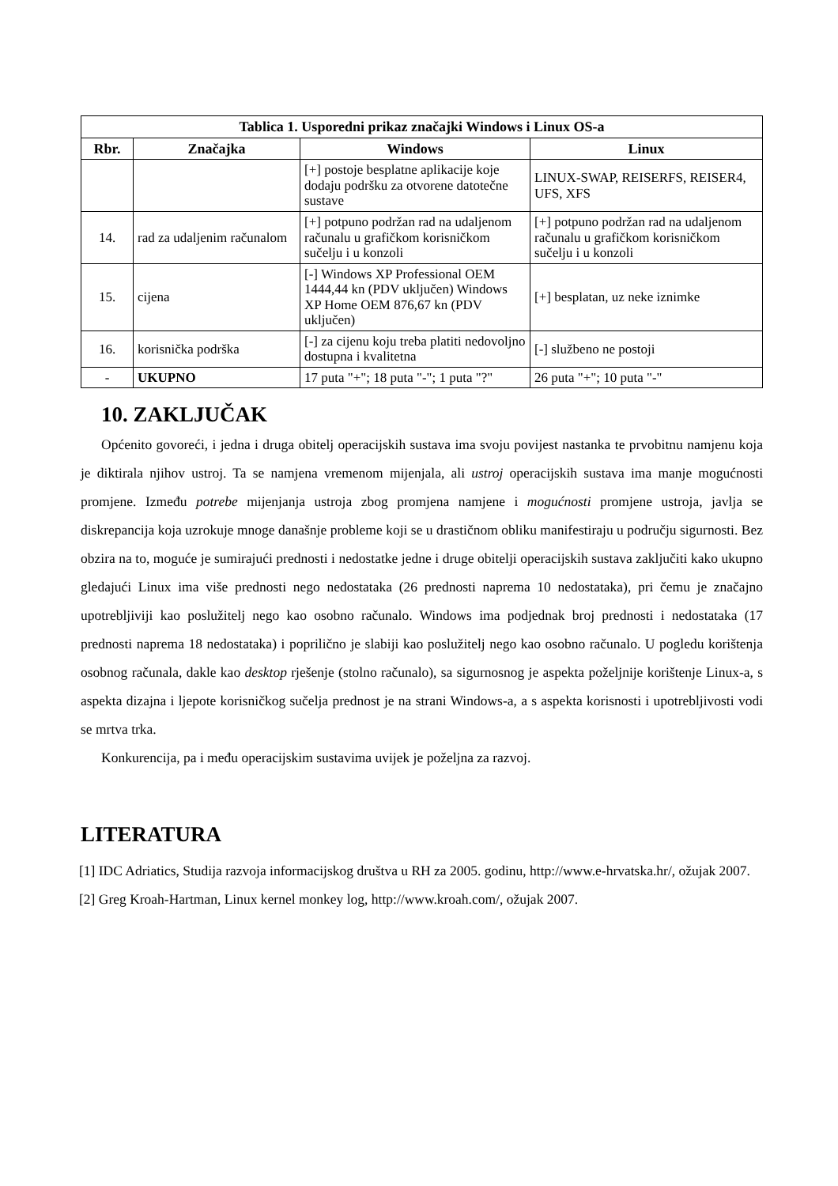| Tablica 1. Usporedni prikaz značajki Windows i Linux OS-a | | | |
| --- | --- | --- | --- |
| Rbr. | Značajka | Windows | Linux |
| | | [+] postoje besplatne aplikacije koje dodaju podršku za otvorene datotečne sustave | LINUX-SWAP, REISERFS, REISER4, UFS, XFS |
| 14. | rad za udaljenim računalom | [+] potpuno podržan rad na udaljenom računalu u grafičkom korisničkom sučelju i u konzoli | [+] potpuno podržan rad na udaljenom računalu u grafičkom korisničkom sučelju i u konzoli |
| 15. | cijena | [-] Windows XP Professional OEM 1444,44 kn (PDV uključen) Windows XP Home OEM 876,67 kn (PDV uključen) | [+] besplatan, uz neke iznimke |
| 16. | korisnička podrška | [-] za cijenu koju treba platiti nedovoljno dostupna i kvalitetna | [-] službeno ne postoji |
| - | UKUPNO | 17 puta "+"; 18 puta "-"; 1 puta "?" | 26 puta "+"; 10 puta "-" |
10. ZAKLJUČAK
Općenito govoreći, i jedna i druga obitelj operacijskih sustava ima svoju povijest nastanka te prvobitnu namjenu koja je diktirala njihov ustroj. Ta se namjena vremenom mijenjala, ali ustroj operacijskih sustava ima manje mogućnosti promjene. Između potrebe mijenjanja ustroja zbog promjena namjene i mogućnosti promjene ustroja, javlja se diskrepancija koja uzrokuje mnoge današnje probleme koji se u drastičnom obliku manifestiraju u području sigurnosti. Bez obzira na to, moguće je sumirajući prednosti i nedostatke jedne i druge obitelji operacijskih sustava zaključiti kako ukupno gledajući Linux ima više prednosti nego nedostataka (26 prednosti naprema 10 nedostataka), pri čemu je značajno upotrebljiviji kao poslužitelj nego kao osobno računalo. Windows ima podjednak broj prednosti i nedostataka (17 prednosti naprema 18 nedostataka) i poprilično je slabiji kao poslužitelj nego kao osobno računalo. U pogledu korištenja osobnog računala, dakle kao desktop rješenje (stolno računalo), sa sigurnosnog je aspekta poželjnije korištenje Linux-a, s aspekta dizajna i ljepote korisničkog sučelja prednost je na strani Windows-a, a s aspekta korisnosti i upotrebljivosti vodi se mrtva trka.
Konkurencija, pa i među operacijskim sustavima uvijek je poželjna za razvoj.
LITERATURA
[1] IDC Adriatics, Studija razvoja informacijskog društva u RH za 2005. godinu, http://www.e-hrvatska.hr/, ožujak 2007.
[2] Greg Kroah-Hartman, Linux kernel monkey log, http://www.kroah.com/, ožujak 2007.